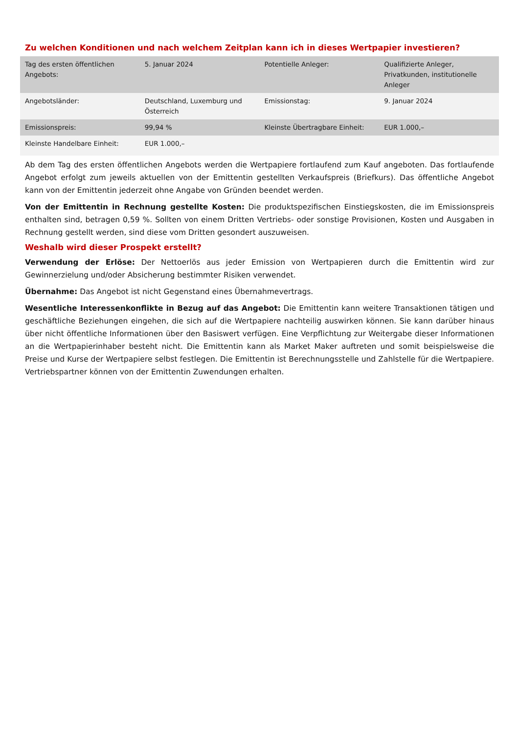Zu welchen Konditionen und nach welchem Zeitplan kann ich in dieses Wertpapier investieren?
| Tag des ersten öffentlichen Angebots: | 5. Januar 2024 | Potentielle Anleger: | Qualifizierte Anleger, Privatkunden, institutionelle Anleger |
| Angebotsländer: | Deutschland, Luxemburg und Österreich | Emissionstag: | 9. Januar 2024 |
| Emissionspreis: | 99,94 % | Kleinste Übertragbare Einheit: | EUR 1.000,– |
| Kleinste Handelbare Einheit: | EUR 1.000,– | | |
Ab dem Tag des ersten öffentlichen Angebots werden die Wertpapiere fortlaufend zum Kauf angeboten. Das fortlaufende Angebot erfolgt zum jeweils aktuellen von der Emittentin gestellten Verkaufspreis (Briefkurs). Das öffentliche Angebot kann von der Emittentin jederzeit ohne Angabe von Gründen beendet werden.
Von der Emittentin in Rechnung gestellte Kosten: Die produktspezifischen Einstiegskosten, die im Emissionspreis enthalten sind, betragen 0,59 %. Sollten von einem Dritten Vertriebs- oder sonstige Provisionen, Kosten und Ausgaben in Rechnung gestellt werden, sind diese vom Dritten gesondert auszuweisen.
Weshalb wird dieser Prospekt erstellt?
Verwendung der Erlöse: Der Nettoerlös aus jeder Emission von Wertpapieren durch die Emittentin wird zur Gewinnerzielung und/oder Absicherung bestimmter Risiken verwendet.
Übernahme: Das Angebot ist nicht Gegenstand eines Übernahmevertrags.
Wesentliche Interessenkonflikte in Bezug auf das Angebot: Die Emittentin kann weitere Transaktionen tätigen und geschäftliche Beziehungen eingehen, die sich auf die Wertpapiere nachteilig auswirken können. Sie kann darüber hinaus über nicht öffentliche Informationen über den Basiswert verfügen. Eine Verpflichtung zur Weitergabe dieser Informationen an die Wertpapierinhaber besteht nicht. Die Emittentin kann als Market Maker auftreten und somit beispielsweise die Preise und Kurse der Wertpapiere selbst festlegen. Die Emittentin ist Berechnungsstelle und Zahlstelle für die Wertpapiere. Vertriebspartner können von der Emittentin Zuwendungen erhalten.